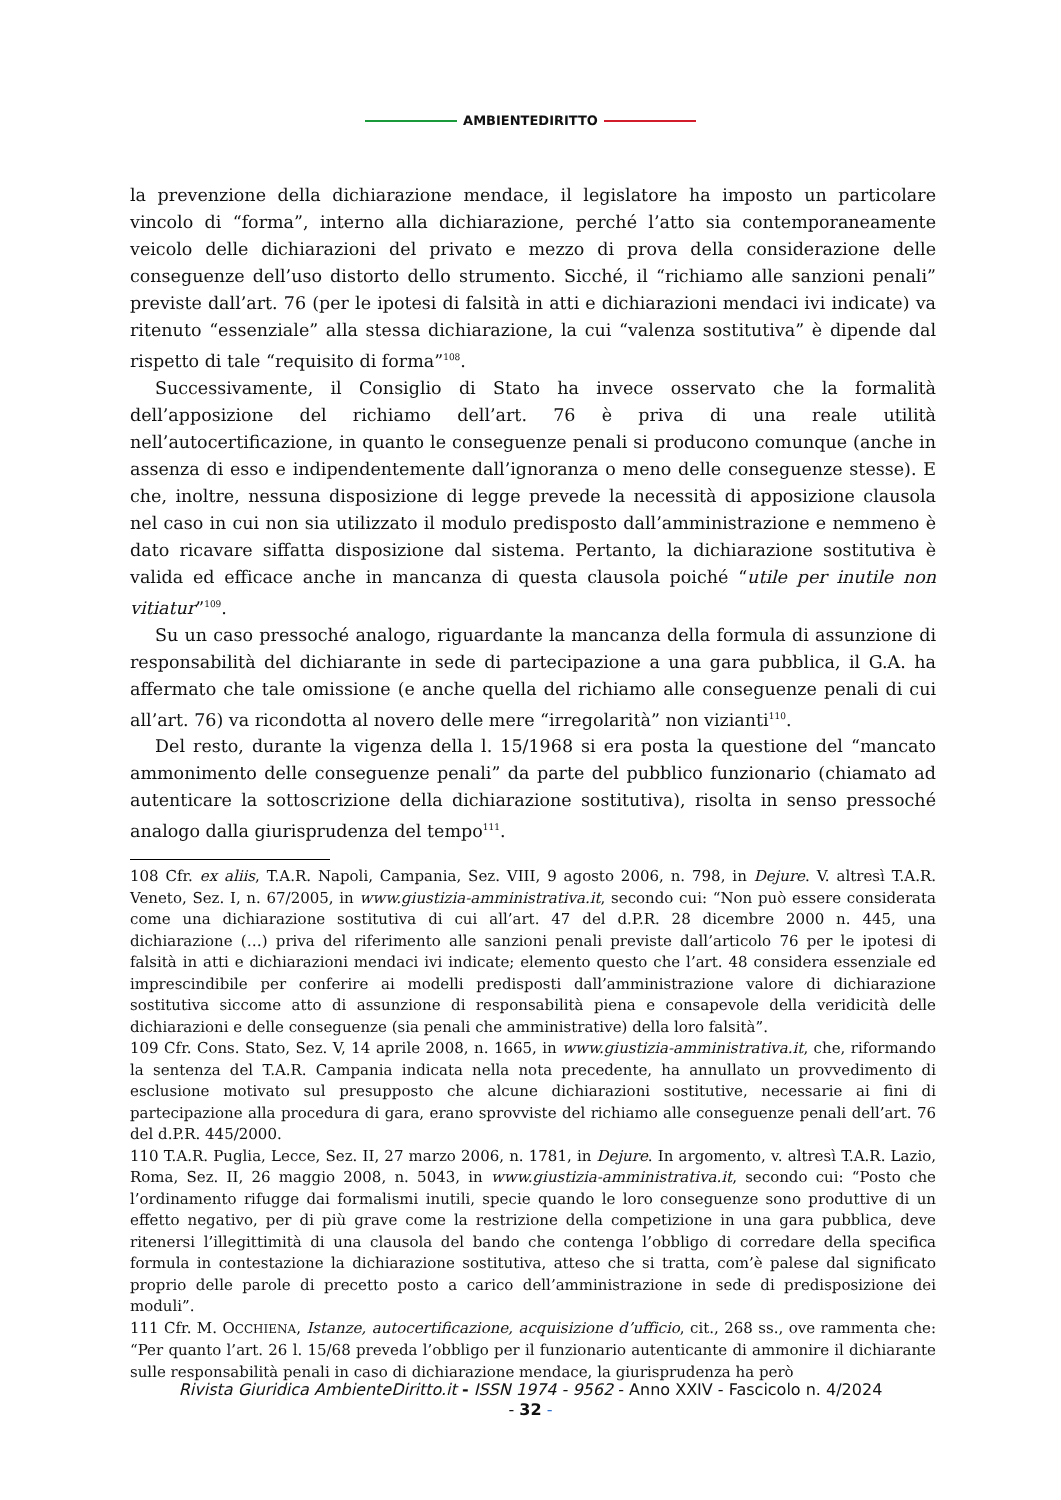AMBIENTEDIRITTO
la prevenzione della dichiarazione mendace, il legislatore ha imposto un particolare vincolo di “forma”, interno alla dichiarazione, perché l’atto sia contemporaneamente veicolo delle dichiarazioni del privato e mezzo di prova della considerazione delle conseguenze dell’uso distorto dello strumento. Sicché, il “richiamo alle sanzioni penali” previste dall’art. 76 (per le ipotesi di falsità in atti e dichiarazioni mendaci ivi indicate) va ritenuto “essenziale” alla stessa dichiarazione, la cui “valenza sostitutiva” è dipende dal rispetto di tale “requisito di forma”<sup>108</sup>.
Successivamente, il Consiglio di Stato ha invece osservato che la formalità dell’apposizione del richiamo dell’art. 76 è priva di una reale utilità nell’autocertificazione, in quanto le conseguenze penali si producono comunque (anche in assenza di esso e indipendentemente dall’ignoranza o meno delle conseguenze stesse). E che, inoltre, nessuna disposizione di legge prevede la necessità di apposizione clausola nel caso in cui non sia utilizzato il modulo predisposto dall’amministrazione e nemmeno è dato ricavare siffatta disposizione dal sistema. Pertanto, la dichiarazione sostitutiva è valida ed efficace anche in mancanza di questa clausola poiché “utile per inutile non vitiatur”<sup>109</sup>.
Su un caso pressoché analogo, riguardante la mancanza della formula di assunzione di responsabilità del dichiarante in sede di partecipazione a una gara pubblica, il G.A. ha affermato che tale omissione (e anche quella del richiamo alle conseguenze penali di cui all’art. 76) va ricondotta al novero delle mere “irregolarità” non vizianti<sup>110</sup>.
Del resto, durante la vigenza della l. 15/1968 si era posta la questione del “mancato ammonimento delle conseguenze penali” da parte del pubblico funzionario (chiamato ad autenticare la sottoscrizione della dichiarazione sostitutiva), risolta in senso pressoché analogo dalla giurisprudenza del tempo<sup>111</sup>.
108 Cfr. ex aliis, T.A.R. Napoli, Campania, Sez. VIII, 9 agosto 2006, n. 798, in Dejure. V. altresì T.A.R. Veneto, Sez. I, n. 67/2005, in www.giustizia-amministrativa.it, secondo cui: “Non può essere considerata come una dichiarazione sostitutiva di cui all’art. 47 del d.P.R. 28 dicembre 2000 n. 445, una dichiarazione (…) priva del riferimento alle sanzioni penali previste dall’articolo 76 per le ipotesi di falsità in atti e dichiarazioni mendaci ivi indicate; elemento questo che l’art. 48 considera essenziale ed imprescindibile per conferire ai modelli predisposti dall’amministrazione valore di dichiarazione sostitutiva siccome atto di assunzione di responsabilità piena e consapevole della veridicità delle dichiarazioni e delle conseguenze (sia penali che amministrative) della loro falsità”.
109 Cfr. Cons. Stato, Sez. V, 14 aprile 2008, n. 1665, in www.giustizia-amministrativa.it, che, riformando la sentenza del T.A.R. Campania indicata nella nota precedente, ha annullato un provvedimento di esclusione motivato sul presupposto che alcune dichiarazioni sostitutive, necessarie ai fini di partecipazione alla procedura di gara, erano sprovviste del richiamo alle conseguenze penali dell’art. 76 del d.P.R. 445/2000.
110 T.A.R. Puglia, Lecce, Sez. II, 27 marzo 2006, n. 1781, in Dejure. In argomento, v. altresì T.A.R. Lazio, Roma, Sez. II, 26 maggio 2008, n. 5043, in www.giustizia-amministrativa.it, secondo cui: “Posto che l’ordinamento rifugge dai formalismi inutili, specie quando le loro conseguenze sono produttive di un effetto negativo, per di più grave come la restrizione della competizione in una gara pubblica, deve ritenersi l’illegittimità di una clausola del bando che contenga l’obbligo di corredare della specifica formula in contestazione la dichiarazione sostitutiva, atteso che si tratta, com’è palese dal significato proprio delle parole di precetto posto a carico dell’amministrazione in sede di predisposizione dei moduli”.
111 Cfr. M. OCCHIENA, Istanze, autocertificazione, acquisizione d’ufficio, cit., 268 ss., ove rammenta che: “Per quanto l’art. 26 l. 15/68 preveda l’obbligo per il funzionario autenticante di ammonire il dichiarante sulle responsabilità penali in caso di dichiarazione mendace, la giurisprudenza ha però
Rivista Giuridica AmbienteDiritto.it - ISSN 1974 - 9562 - Anno XXIV - Fascicolo n. 4/2024
- 32 -